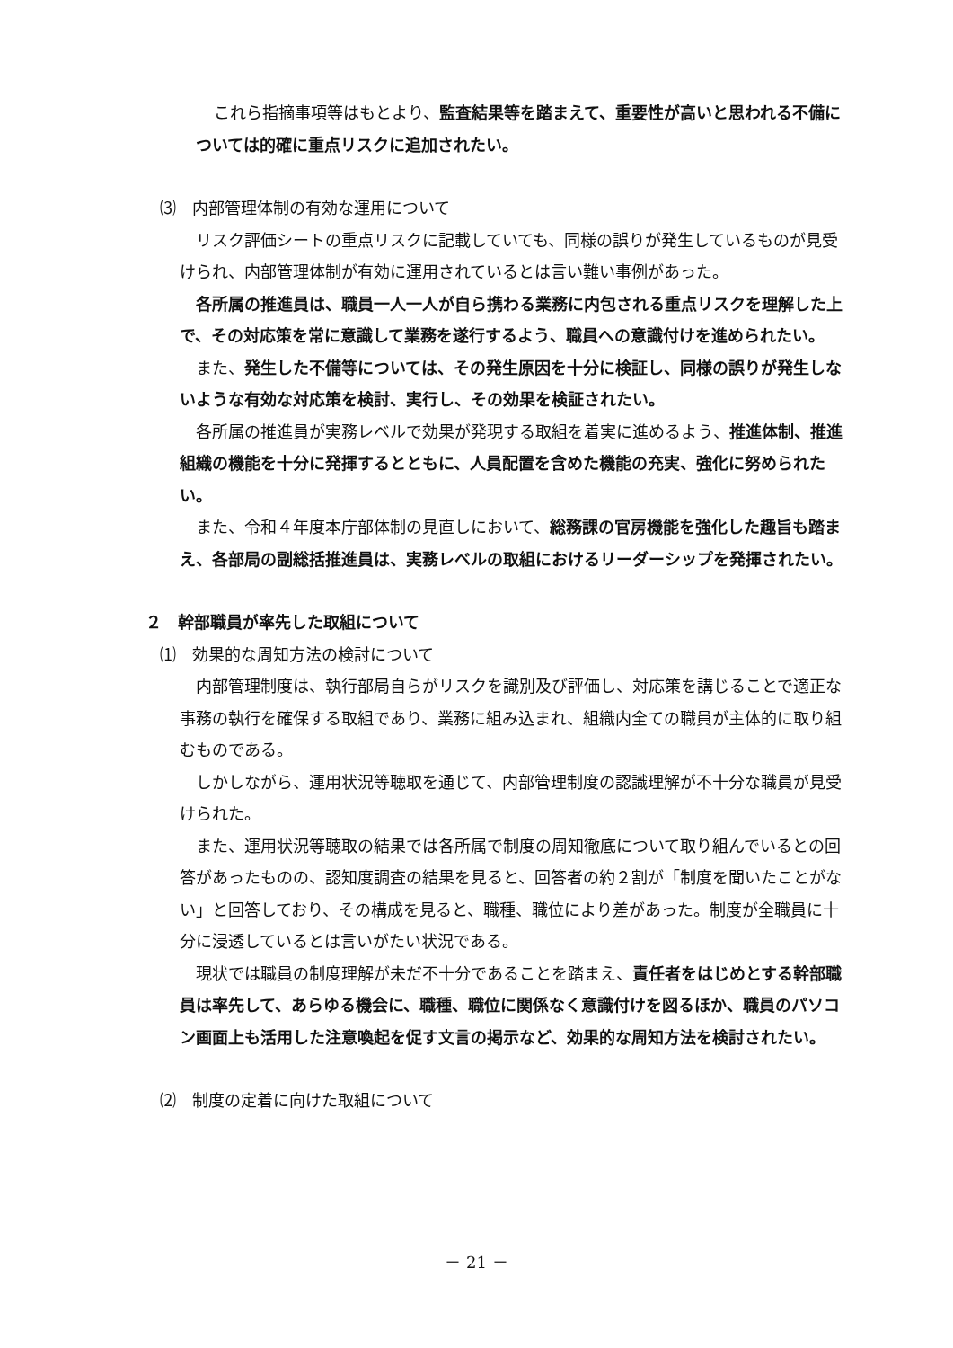これら指摘事項等はもとより、監査結果等を踏まえて、重要性が高いと思われる不備については的確に重点リスクに追加されたい。
⑶　内部管理体制の有効な運用について
リスク評価シートの重点リスクに記載していても、同様の誤りが発生しているものが見受けられ、内部管理体制が有効に運用されているとは言い難い事例があった。
各所属の推進員は、職員一人一人が自ら携わる業務に内包される重点リスクを理解した上で、その対応策を常に意識して業務を遂行するよう、職員への意識付けを進められたい。
また、発生した不備等については、その発生原因を十分に検証し、同様の誤りが発生しないような有効な対応策を検討、実行し、その効果を検証されたい。
各所属の推進員が実務レベルで効果が発現する取組を着実に進めるよう、推進体制、推進組織の機能を十分に発揮するとともに、人員配置を含めた機能の充実、強化に努められたい。
また、令和４年度本庁部体制の見直しにおいて、総務課の官房機能を強化した趣旨も踏まえ、各部局の副総括推進員は、実務レベルの取組におけるリーダーシップを発揮されたい。
２　幹部職員が率先した取組について
⑴　効果的な周知方法の検討について
内部管理制度は、執行部局自らがリスクを識別及び評価し、対応策を講じることで適正な事務の執行を確保する取組であり、業務に組み込まれ、組織内全ての職員が主体的に取り組むものである。
しかしながら、運用状況等聴取を通じて、内部管理制度の認識理解が不十分な職員が見受けられた。
また、運用状況等聴取の結果では各所属で制度の周知徹底について取り組んでいるとの回答があったものの、認知度調査の結果を見ると、回答者の約２割が「制度を聞いたことがない」と回答しており、その構成を見ると、職種、職位により差があった。制度が全職員に十分に浸透しているとは言いがたい状況である。
現状では職員の制度理解が未だ不十分であることを踏まえ、責任者をはじめとする幹部職員は率先して、あらゆる機会に、職種、職位に関係なく意識付けを図るほか、職員のパソコン画面上も活用した注意喚起を促す文言の掲示など、効果的な周知方法を検討されたい。
⑵　制度の定着に向けた取組について
－ 21 －